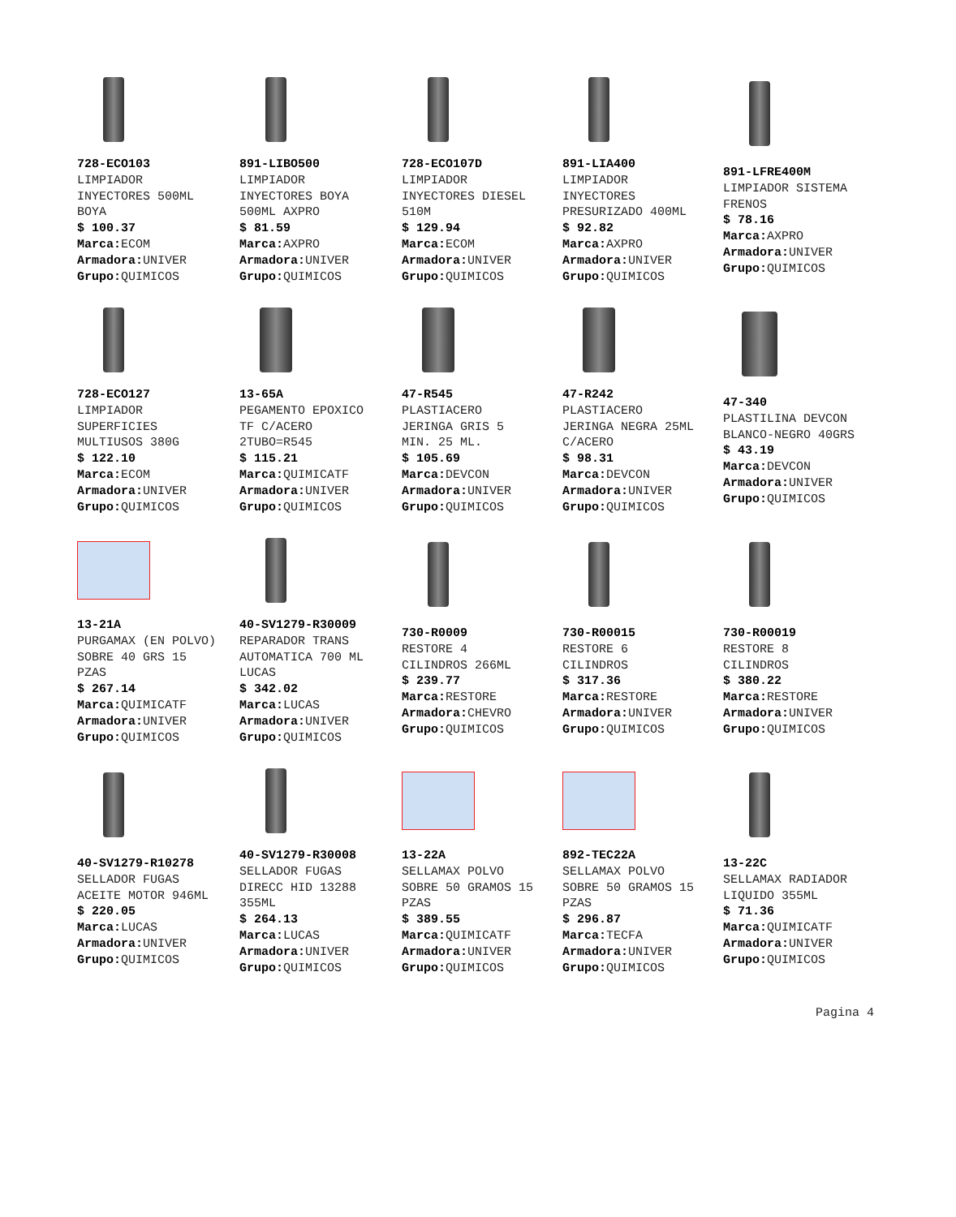728-ECO103
LIMPIADOR
INYECTORES 500ML
BOYA
$ 100.37
Marca: ECOM
Armadora: UNIVER
Grupo: QUIMICOS
891-LIBO500
LIMPIADOR
INYECTORES BOYA
500ML AXPRO
$ 81.59
Marca: AXPRO
Armadora: UNIVER
Grupo: QUIMICOS
728-ECO107D
LIMPIADOR
INYECTORES DIESEL
510M
$ 129.94
Marca: ECOM
Armadora: UNIVER
Grupo: QUIMICOS
891-LIA400
LIMPIADOR
INYECTORES
PRESURIZADO 400ML
$ 92.82
Marca: AXPRO
Armadora: UNIVER
Grupo: QUIMICOS
891-LFRE400M
LIMPIADOR SISTEMA
FRENOS
$ 78.16
Marca: AXPRO
Armadora: UNIVER
Grupo: QUIMICOS
728-ECO127
LIMPIADOR
SUPERFICIES
MULTIUSOS 380G
$ 122.10
Marca: ECOM
Armadora: UNIVER
Grupo: QUIMICOS
13-65A
PEGAMENTO EPOXICO
TF C/ACERO
2TUBO=R545
$ 115.21
Marca: QUIMICATF
Armadora: UNIVER
Grupo: QUIMICOS
47-R545
PLASTIACERO
JERINGA GRIS 5
MIN. 25 ML.
$ 105.69
Marca: DEVCON
Armadora: UNIVER
Grupo: QUIMICOS
47-R242
PLASTIACERO
JERINGA NEGRA 25ML
C/ACERO
$ 98.31
Marca: DEVCON
Armadora: UNIVER
Grupo: QUIMICOS
47-340
PLASTILINA DEVCON
BLANCO-NEGRO 40GRS
$ 43.19
Marca: DEVCON
Armadora: UNIVER
Grupo: QUIMICOS
13-21A
PURGAMAX (EN POLVO)
SOBRE 40 GRS 15
PZAS
$ 267.14
Marca: QUIMICATF
Armadora: UNIVER
Grupo: QUIMICOS
40-SV1279-R30009
REPARADOR TRANS
AUTOMATICA 700 ML
LUCAS
$ 342.02
Marca: LUCAS
Armadora: UNIVER
Grupo: QUIMICOS
730-R0009
RESTORE 4
CILINDROS 266ML
$ 239.77
Marca: RESTORE
Armadora: CHEVRO
Grupo: QUIMICOS
730-R00015
RESTORE 6
CILINDROS
$ 317.36
Marca: RESTORE
Armadora: UNIVER
Grupo: QUIMICOS
730-R00019
RESTORE 8
CILINDROS
$ 380.22
Marca: RESTORE
Armadora: UNIVER
Grupo: QUIMICOS
40-SV1279-R10278
SELLADOR FUGAS
ACEITE MOTOR 946ML
$ 220.05
Marca: LUCAS
Armadora: UNIVER
Grupo: QUIMICOS
40-SV1279-R30008
SELLADOR FUGAS
DIRECC HID 13288
355ML
$ 264.13
Marca: LUCAS
Armadora: UNIVER
Grupo: QUIMICOS
13-22A
SELLAMAX POLVO
SOBRE 50 GRAMOS 15
PZAS
$ 389.55
Marca: QUIMICATF
Armadora: UNIVER
Grupo: QUIMICOS
892-TEC22A
SELLAMAX POLVO
SOBRE 50 GRAMOS 15
PZAS
$ 296.87
Marca: TECFA
Armadora: UNIVER
Grupo: QUIMICOS
13-22C
SELLAMAX RADIADOR
LIQUIDO 355ML
$ 71.36
Marca: QUIMICATF
Armadora: UNIVER
Grupo: QUIMICOS
Pagina 4